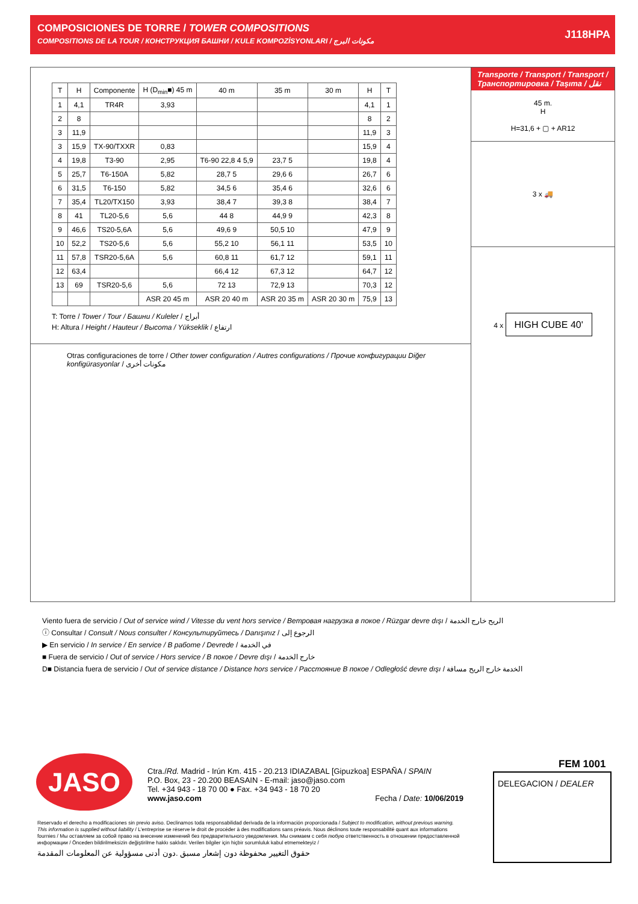COMPOSICIONES DE TORRE / TOWER COMPOSITIONS
COMPOSITIONS DE LA TOUR / КОНСТРУКЦИЯ БАШНИ / KULE KOMPOZİSYONLARI / مكونات البرج
J118HPA
| T | H | Componente | H (D<sub>min</sub>■) 45 m | 40 m | 35 m | 30 m | H | T |
| --- | --- | --- | --- | --- | --- | --- | --- | --- |
| 1 | 4,1 | TR4R | 3,93 | | | | 4,1 | 1 |
| 2 | 8 | | | | | | 8 | 2 |
| 3 | 11,9 | | | | | | 11,9 | 3 |
| 3 | 15,9 | TX-90/TXXR | 0,83 | | | | 15,9 | 4 |
| 4 | 19,8 | T3-90 | 2,95 | T6-90 22,8 4 5,9 | 23,7 5 | | 19,8 | 4 |
| 5 | 25,7 | T6-150A | 5,82 | 28,7 5 | 29,6 6 | | 26,7 | 6 |
| 6 | 31,5 | T6-150 | 5,82 | 34,5 6 | 35,4 6 | | 32,6 | 6 |
| 7 | 35,4 | TL20/TX150 | 3,93 | 38,4 7 | 39,3 8 | | 38,4 | 7 |
| 8 | 41 | TL20-5,6 | 5,6 | 44 8 | 44,9 9 | | 42,3 | 8 |
| 9 | 46,6 | TS20-5,6A | 5,6 | 49,6 9 | 50,5 10 | | 47,9 | 9 |
| 10 | 52,2 | TS20-5,6 | 5,6 | 55,2 10 | 56,1 11 | | 53,5 | 10 |
| 11 | 57,8 | TSR20-5,6A | 5,6 | 60,8 11 | 61,7 12 | | 59,1 | 11 |
| 12 | 63,4 | | | 66,4 12 | 67,3 12 | | 64,7 | 12 |
| 13 | 69 | TSR20-5,6 | 5,6 | 72 13 | 72,9 13 | | 70,3 | 12 |
| | | | ASR 20 45 m | ASR 20 40 m | ASR 20 35 m | ASR 20 30 m | 75,9 | 13 |
T: Torre / Tower / Tour / Башни / Kuleler / أبراج
H: Altura / Height / Hauteur / Высота / Yükseklik / ارتفاع
Otras configuraciones de torre / Other tower configuration / Autres configurations / Прочие конфигурации Diğer konfigürasyonlar / مكونات أخرى
Transporte / Transport / Transport /Транспортировка / Taşıma / نقل
45 m.
H
H=31,6 + ▢ + AR12
3 x 🚚
4 x HIGH CUBE 40'
Viento fuera de servicio / Out of service wind / Vitesse du vent hors service / Ветровая нагрузка в покое / Rüzgar devre dışı / الريح خارج الخدمة
ⓘ Consultar / Consult / Nous consulter / Консультируйтесь / Danışınız / الرجوع إلى
▶ En servicio / In service / En service / В работе / Devrede / في الخدمة
■ Fuera de servicio / Out of service / Hors service / В покое / Devre dışı / خارج الخدمة
D■ Distancia fuera de servicio / Out of service distance / Distance hors service / Расстояние В покое / Odległość devre dışı / الخدمة خارج الريح مسافة
JASO
Ctra./Rd. Madrid - Irún Km. 415 - 20.213 IDIAZABAL [Gipuzkoa] ESPAÑA / SPAIN
P.O. Box, 23 - 20.200 BEASAIN - E-mail: jaso@jaso.com
Tel. +34 943 - 18 70 00 ● Fax. +34 943 - 18 70 20
www.jaso.com Fecha / Date: 10/06/2019
FEM 1001
DELEGACION / DEALER
Reservado el derecho a modificaciones sin previo aviso. Declinamos toda responsabilidad derivada de la información proporcionada / Subject to modification, without previous warning. This information is supplied without liability / L'entreprise se réserve le droit de procéder à des modifications sans préavis. Nous déclinons toute responsabilité quant aux informations fournies / Мы оставляем за собой право на внесение изменений без предварительного уведомления. Мы снимаем с себя любую ответственность в отношении предоставленной информации / Önceden bildirilmeksizin değiştirilme hakkı saklıdır. Verilen bilgiler için hiçbir sorumluluk kabul etmemekteyiz /
حقوق التغيير محفوظة دون إشعار مسبق .دون أدنى مسؤولية عن المعلومات المقدمة